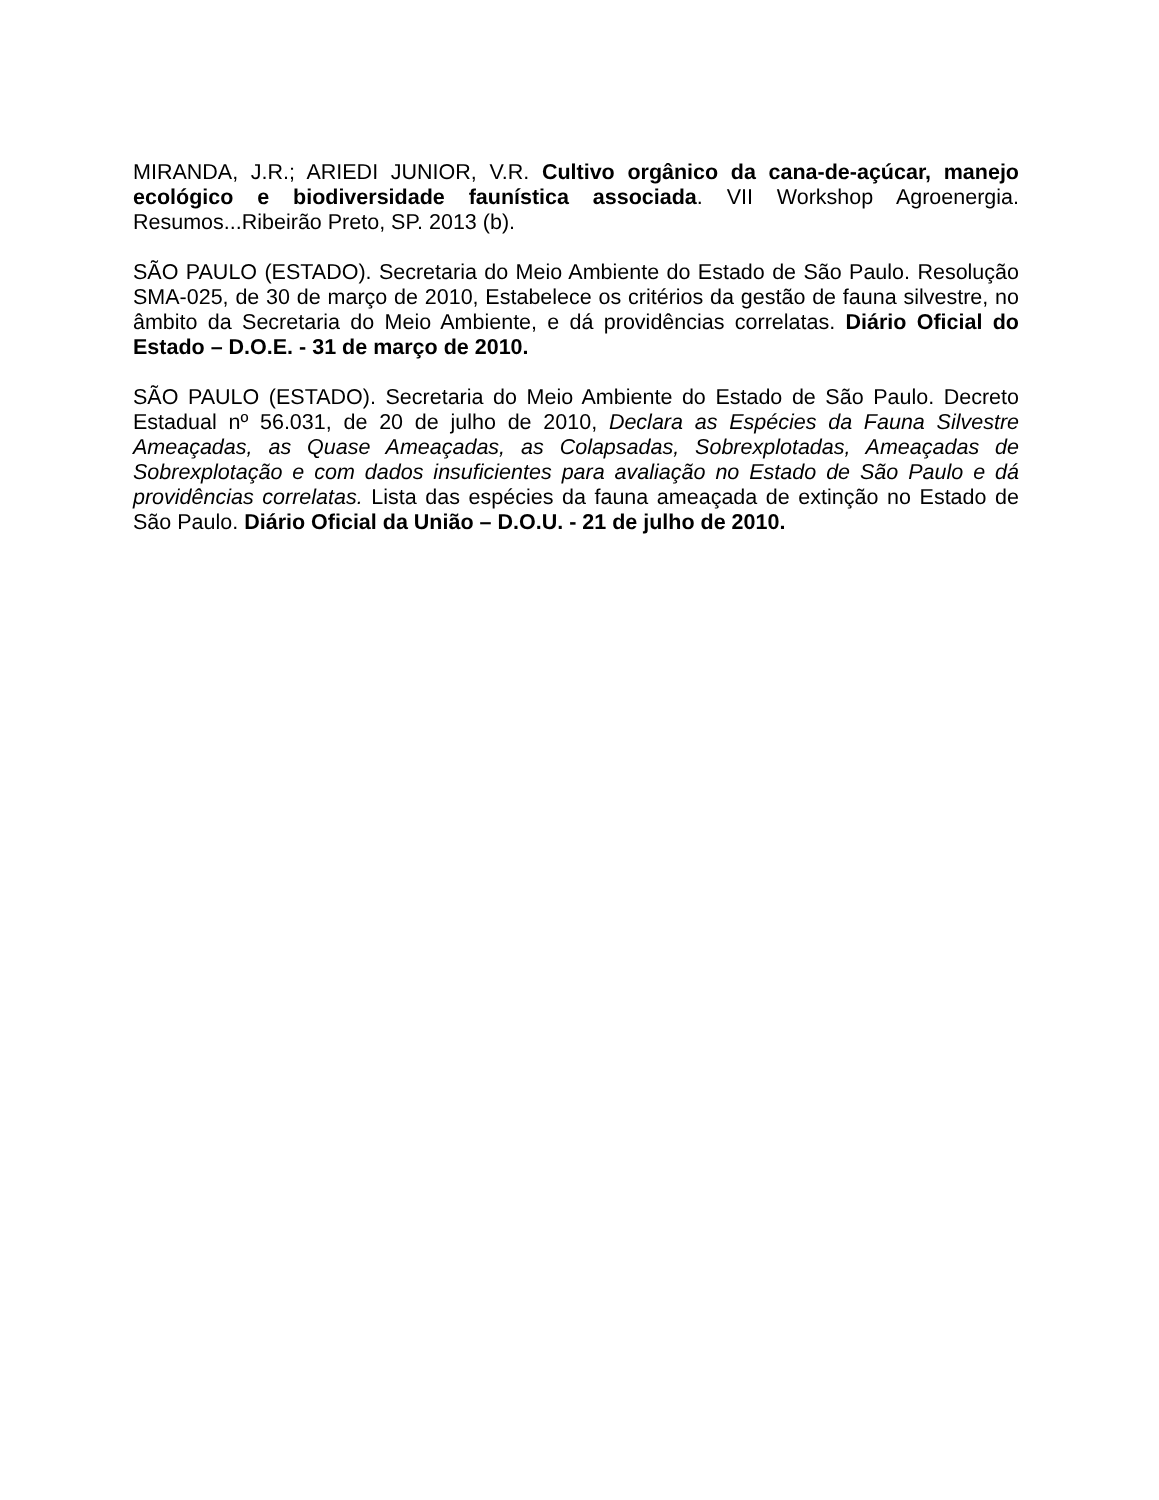MIRANDA, J.R.; ARIEDI JUNIOR, V.R. Cultivo orgânico da cana-de-açúcar, manejo ecológico e biodiversidade faunística associada. VII Workshop Agroenergia. Resumos...Ribeirão Preto, SP. 2013 (b).
SÃO PAULO (ESTADO). Secretaria do Meio Ambiente do Estado de São Paulo. Resolução SMA-025, de 30 de março de 2010, Estabelece os critérios da gestão de fauna silvestre, no âmbito da Secretaria do Meio Ambiente, e dá providências correlatas. Diário Oficial do Estado – D.O.E. - 31 de março de 2010.
SÃO PAULO (ESTADO). Secretaria do Meio Ambiente do Estado de São Paulo. Decreto Estadual nº 56.031, de 20 de julho de 2010, Declara as Espécies da Fauna Silvestre Ameaçadas, as Quase Ameaçadas, as Colapsadas, Sobrexplotadas, Ameaçadas de Sobrexplotação e com dados insuficientes para avaliação no Estado de São Paulo e dá providências correlatas. Lista das espécies da fauna ameaçada de extinção no Estado de São Paulo. Diário Oficial da União – D.O.U. - 21 de julho de 2010.